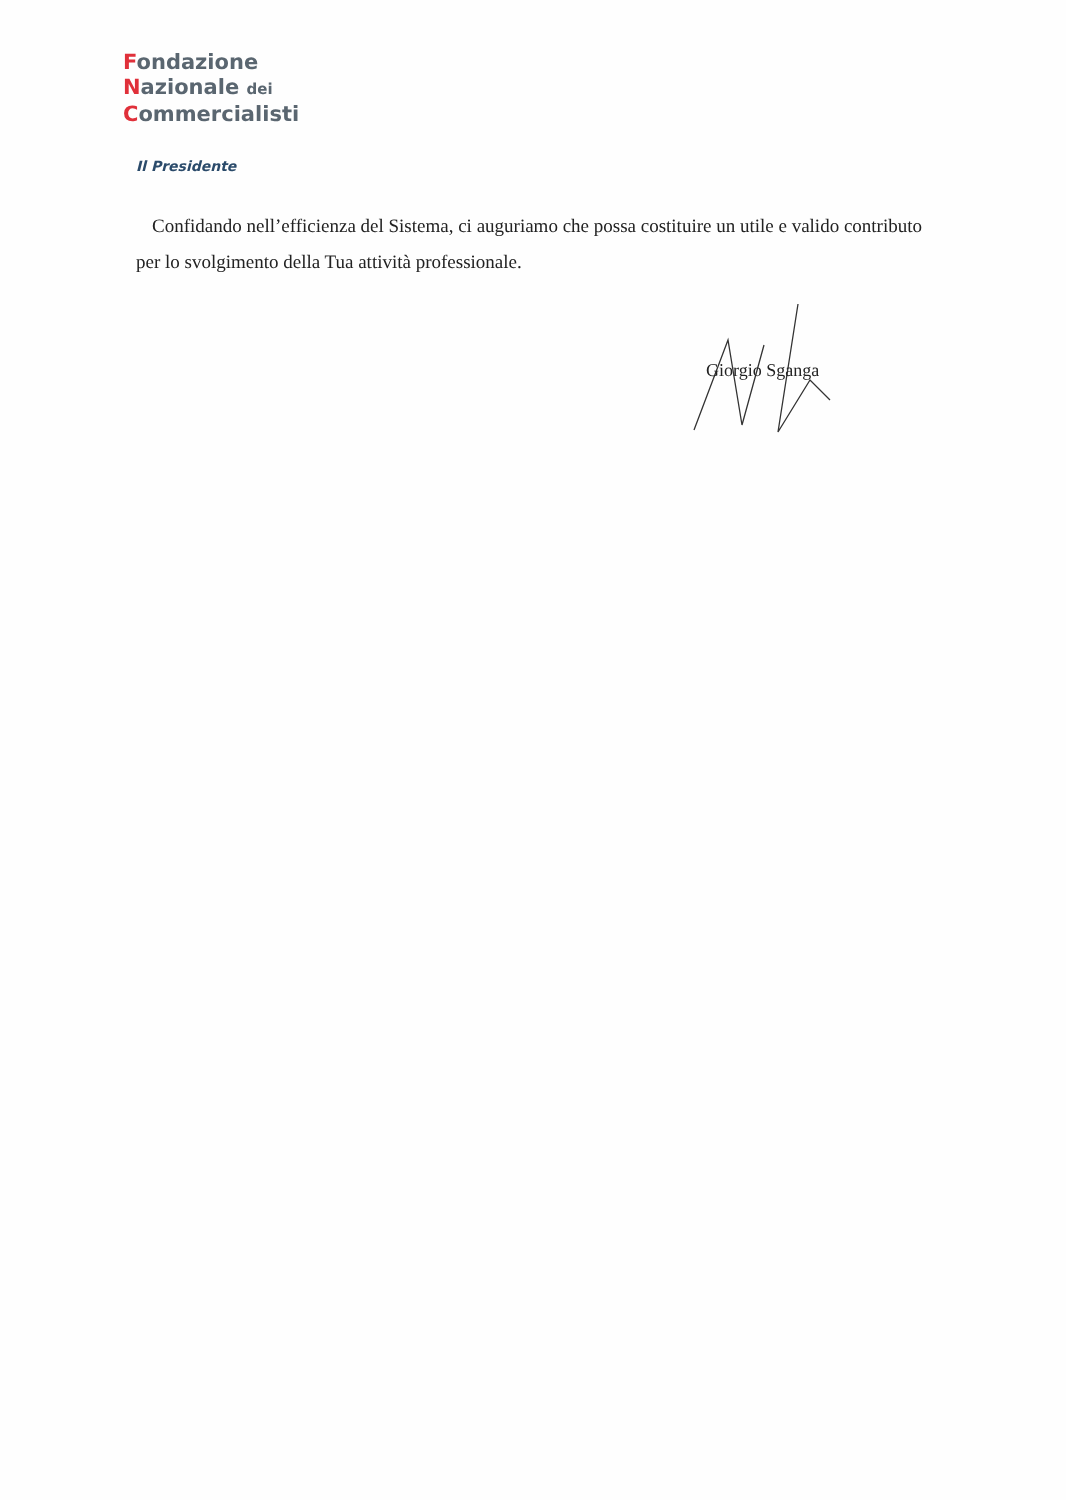Fondazione
Nazionale dei
Commercialisti
Il Presidente
Confidando nell’efficienza del Sistema, ci auguriamo che possa costituire un utile e valido contributo per lo svolgimento della Tua attività professionale.
Giorgio Sganga